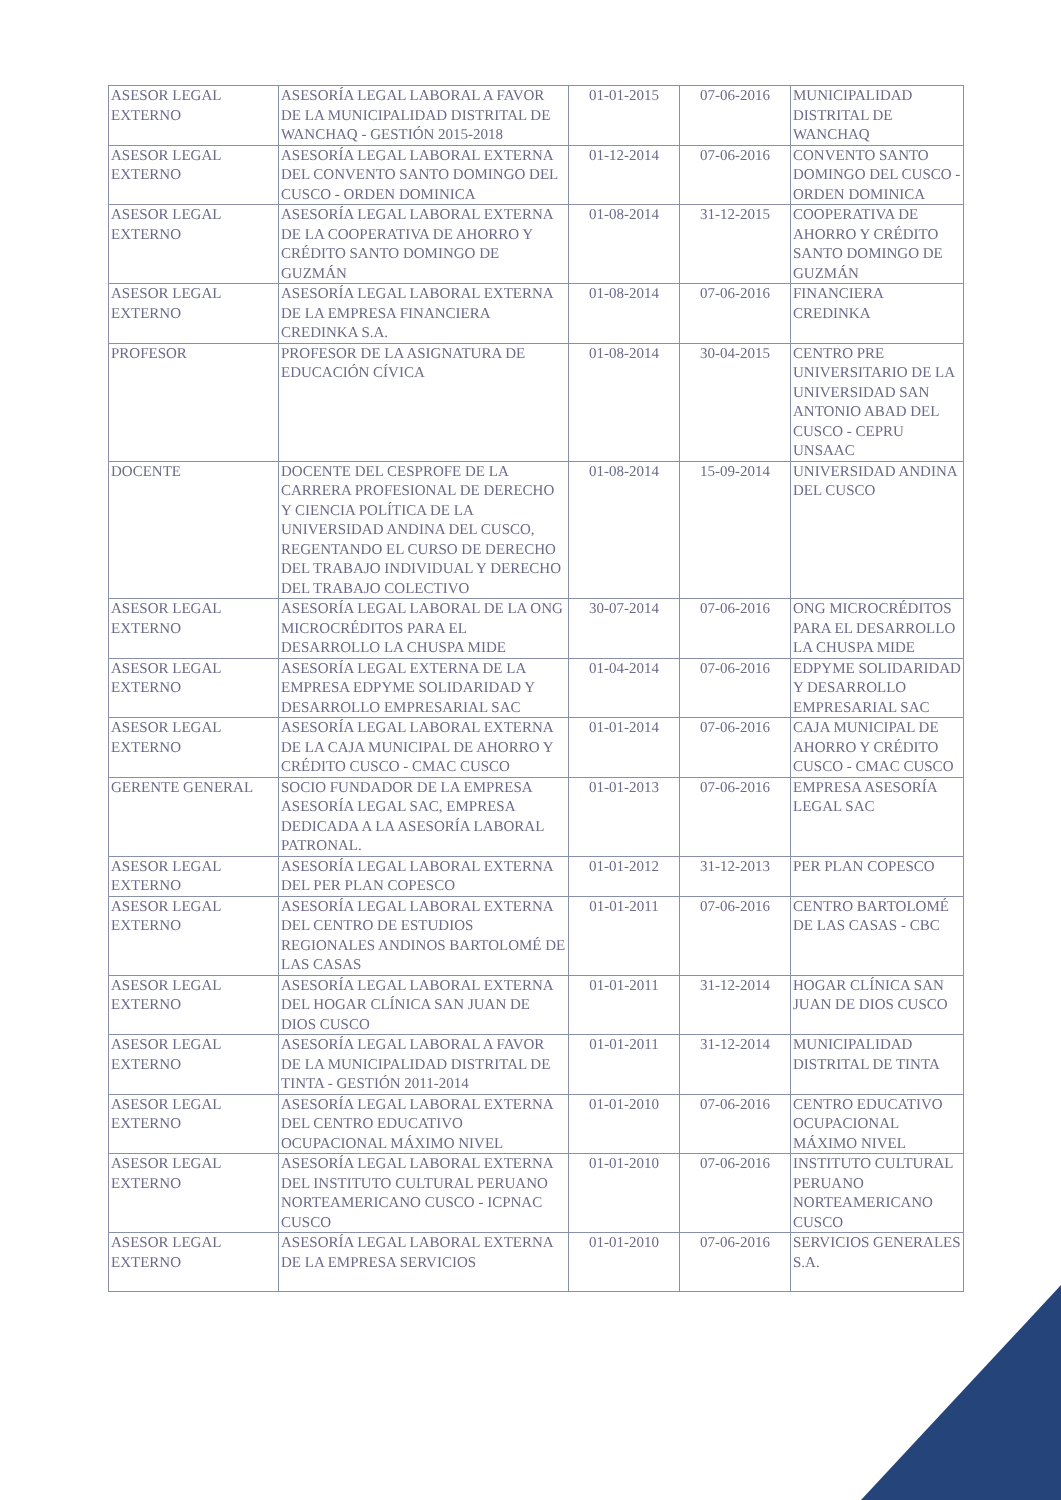| ASESOR LEGAL EXTERNO | ASESORÍA LEGAL LABORAL A FAVOR DE LA MUNICIPALIDAD DISTRITAL DE WANCHAQ - GESTIÓN 2015-2018 | 01-01-2015 | 07-06-2016 | MUNICIPALIDAD DISTRITAL DE WANCHAQ |
| ASESOR LEGAL EXTERNO | ASESORÍA LEGAL LABORAL EXTERNA DEL CONVENTO SANTO DOMINGO DEL CUSCO - ORDEN DOMINICA | 01-12-2014 | 07-06-2016 | CONVENTO SANTO DOMINGO DEL CUSCO - ORDEN DOMINICA |
| ASESOR LEGAL EXTERNO | ASESORÍA LEGAL LABORAL EXTERNA DE LA COOPERATIVA DE AHORRO Y CRÉDITO SANTO DOMINGO DE GUZMÁN | 01-08-2014 | 31-12-2015 | COOPERATIVA DE AHORRO Y CRÉDITO SANTO DOMINGO DE GUZMÁN |
| ASESOR LEGAL EXTERNO | ASESORÍA LEGAL LABORAL EXTERNA DE LA EMPRESA FINANCIERA CREDINKA S.A. | 01-08-2014 | 07-06-2016 | FINANCIERA CREDINKA |
| PROFESOR | PROFESOR DE LA ASIGNATURA DE EDUCACIÓN CÍVICA | 01-08-2014 | 30-04-2015 | CENTRO PRE UNIVERSITARIO DE LA UNIVERSIDAD SAN ANTONIO ABAD DEL CUSCO - CEPRU UNSAAC |
| DOCENTE | DOCENTE DEL CESPROFE DE LA CARRERA PROFESIONAL DE DERECHO Y CIENCIA POLÍTICA DE LA UNIVERSIDAD ANDINA DEL CUSCO, REGENTANDO EL CURSO DE DERECHO DEL TRABAJO INDIVIDUAL Y DERECHO DEL TRABAJO COLECTIVO | 01-08-2014 | 15-09-2014 | UNIVERSIDAD ANDINA DEL CUSCO |
| ASESOR LEGAL EXTERNO | ASESORÍA LEGAL LABORAL DE LA ONG MICROCRÉDITOS PARA EL DESARROLLO LA CHUSPA MIDE | 30-07-2014 | 07-06-2016 | ONG MICROCRÉDITOS PARA EL DESARROLLO LA CHUSPA MIDE |
| ASESOR LEGAL EXTERNO | ASESORÍA LEGAL EXTERNA DE LA EMPRESA EDPYME SOLIDARIDAD Y DESARROLLO EMPRESARIAL SAC | 01-04-2014 | 07-06-2016 | EDPYME SOLIDARIDAD Y DESARROLLO EMPRESARIAL SAC |
| ASESOR LEGAL EXTERNO | ASESORÍA LEGAL LABORAL EXTERNA DE LA CAJA MUNICIPAL DE AHORRO Y CRÉDITO CUSCO - CMAC CUSCO | 01-01-2014 | 07-06-2016 | CAJA MUNICIPAL DE AHORRO Y CRÉDITO CUSCO - CMAC CUSCO |
| GERENTE GENERAL | SOCIO FUNDADOR DE LA EMPRESA ASESORÍA LEGAL SAC, EMPRESA DEDICADA A LA ASESORÍA LABORAL PATRONAL. | 01-01-2013 | 07-06-2016 | EMPRESA ASESORÍA LEGAL SAC |
| ASESOR LEGAL EXTERNO | ASESORÍA LEGAL LABORAL EXTERNA DEL PER PLAN COPESCO | 01-01-2012 | 31-12-2013 | PER PLAN COPESCO |
| ASESOR LEGAL EXTERNO | ASESORÍA LEGAL LABORAL EXTERNA DEL CENTRO DE ESTUDIOS REGIONALES ANDINOS BARTOLOMÉ DE LAS CASAS | 01-01-2011 | 07-06-2016 | CENTRO BARTOLOMÉ DE LAS CASAS - CBC |
| ASESOR LEGAL EXTERNO | ASESORÍA LEGAL LABORAL EXTERNA DEL HOGAR CLÍNICA SAN JUAN DE DIOS CUSCO | 01-01-2011 | 31-12-2014 | HOGAR CLÍNICA SAN JUAN DE DIOS CUSCO |
| ASESOR LEGAL EXTERNO | ASESORÍA LEGAL LABORAL A FAVOR DE LA MUNICIPALIDAD DISTRITAL DE TINTA - GESTIÓN 2011-2014 | 01-01-2011 | 31-12-2014 | MUNICIPALIDAD DISTRITAL DE TINTA |
| ASESOR LEGAL EXTERNO | ASESORÍA LEGAL LABORAL EXTERNA DEL CENTRO EDUCATIVO OCUPACIONAL MÁXIMO NIVEL | 01-01-2010 | 07-06-2016 | CENTRO EDUCATIVO OCUPACIONAL MÁXIMO NIVEL |
| ASESOR LEGAL EXTERNO | ASESORÍA LEGAL LABORAL EXTERNA DEL INSTITUTO CULTURAL PERUANO NORTEAMERICANO CUSCO - ICPNAC CUSCO | 01-01-2010 | 07-06-2016 | INSTITUTO CULTURAL PERUANO NORTEAMERICANO CUSCO |
| ASESOR LEGAL EXTERNO | ASESORÍA LEGAL LABORAL EXTERNA DE LA EMPRESA SERVICIOS | 01-01-2010 | 07-06-2016 | SERVICIOS GENERALES S.A. |